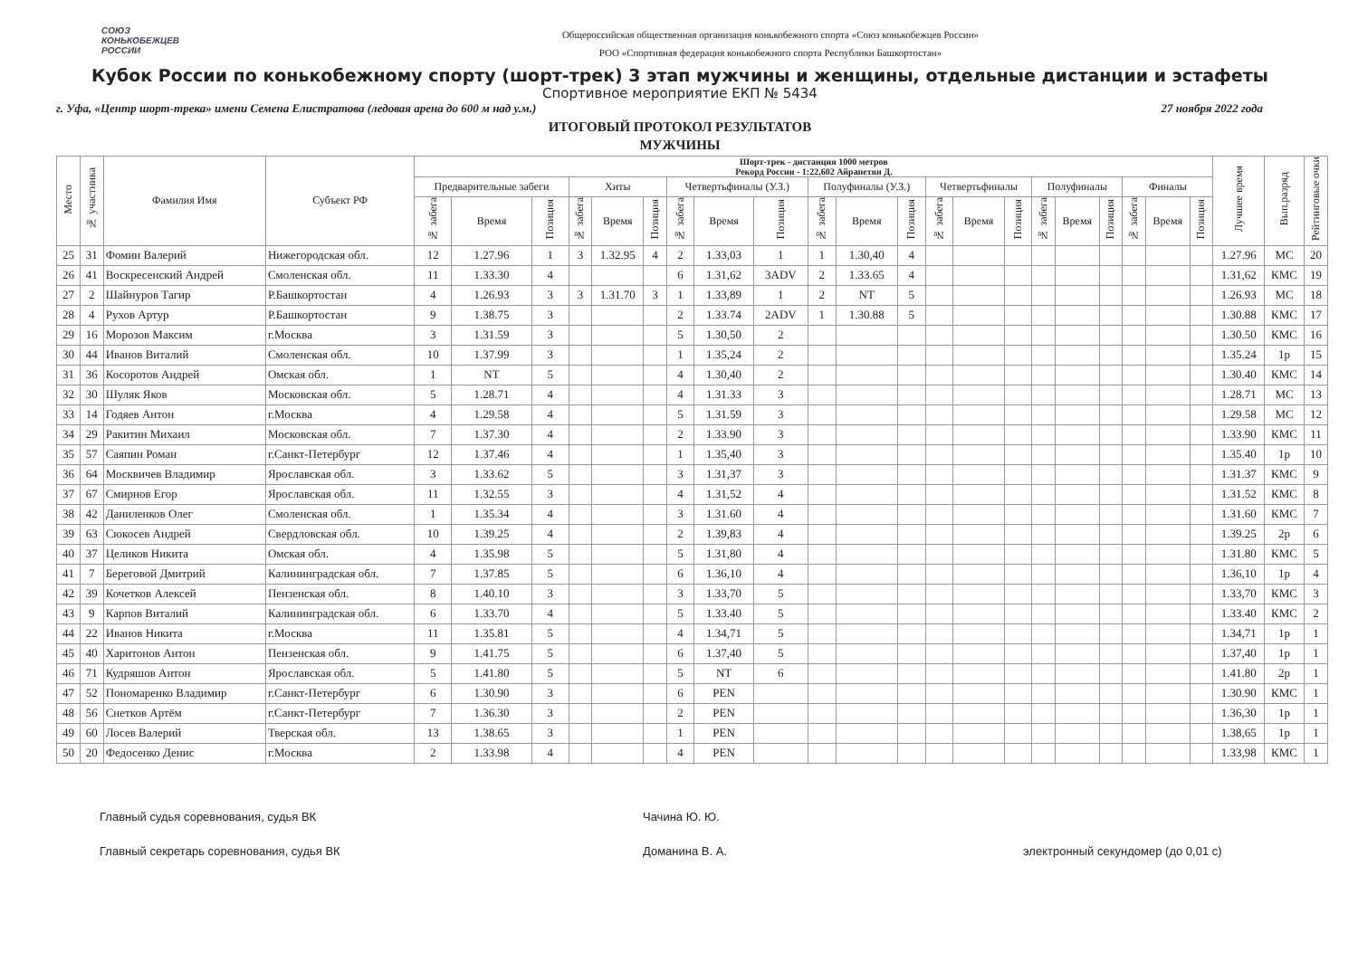СОЮЗ
КОНЬКОБЕЖЦЕВ
РОССИИ
Общероссийская общественная организация конькобежного спорта «Союз конькобежцев России»
РОО «Спортивная федерация конькобежного спорта Республики Башкортостан»
Кубок России по конькобежному спорту (шорт-трек) 3 этап мужчины и женщины, отдельные дистанции и эстафеты
Спортивное мероприятие ЕКП № 5434
г. Уфа, «Центр шорт-трека» имени Семена Елистратова (ледовая арена до 600 м над у.м.) 27 ноября 2022 года
ИТОГОВЫЙ ПРОТОКОЛ РЕЗУЛЬТАТОВ
МУЖЧИНЫ
| Место | № участника | Фамилия Имя | Субъект РФ | Шорт-трек - дистанция 1000 метров Рекорд России - 1:22,602 Айрапетян Д. | | | | | | | | | | | | | | | | | | | | | Лучшее время | Вып.разряд | Рейтинговые очки |
| --- | --- | --- | --- | --- | --- | --- | --- | --- | --- | --- | --- | --- | --- | --- | --- | --- | --- | --- | --- | --- | --- | --- | --- | --- | --- | --- | --- |
| | | | | Предварительные забеги | | | Хиты | | | Четвертьфиналы (У.З.) | | | Полуфиналы (У.З.) | | | Четвертьфиналы | | | Полуфиналы | | | Финалы | | | | | |
| | | | | № забега | Время | Позиция | № забега | Время | Позиция | № забега | Время | Позиция | № забега | Время | Позиция | № забега | Время | Позиция | № забега | Время | Позиция | № забега | Время | Позиция | | | |
| 25 | 31 | Фомин Валерий | Нижегородская обл. | 12 | 1.27.96 | 1 | 3 | 1.32.95 | 4 | 2 | 1.33,03 | 1 | 1 | 1.30,40 | 4 | | | | | | | | | | 1.27.96 | МС | 20 |
| 26 | 41 | Воскресенский Андрей | Смоленская обл. | 11 | 1.33.30 | 4 | | | | 6 | 1.31,62 | 3ADV | 2 | 1.33.65 | 4 | | | | | | | | | | 1.31,62 | КМС | 19 |
| 27 | 2 | Шайнуров Тагир | Р.Башкортостан | 4 | 1.26.93 | 3 | 3 | 1.31.70 | 3 | 1 | 1.33,89 | 1 | 2 | NT | 5 | | | | | | | | | | 1.26.93 | МС | 18 |
| 28 | 4 | Рухов Артур | Р.Башкортостан | 9 | 1.38.75 | 3 | | | | 2 | 1.33.74 | 2ADV | 1 | 1.30.88 | 5 | | | | | | | | | | 1.30.88 | КМС | 17 |
| 29 | 16 | Морозов Максим | г.Москва | 3 | 1.31.59 | 3 | | | | 5 | 1.30,50 | 2 | | | | | | | | | | | | | 1.30.50 | КМС | 16 |
| 30 | 44 | Иванов Виталий | Смоленская обл. | 10 | 1.37.99 | 3 | | | | 1 | 1.35,24 | 2 | | | | | | | | | | | | | 1.35.24 | 1р | 15 |
| 31 | 36 | Косоротов Андрей | Омская обл. | 1 | NT | 5 | | | | 4 | 1.30,40 | 2 | | | | | | | | | | | | | 1.30.40 | КМС | 14 |
| 32 | 30 | Шуляк Яков | Московская обл. | 5 | 1.28.71 | 4 | | | | 4 | 1.31.33 | 3 | | | | | | | | | | | | | 1.28.71 | МС | 13 |
| 33 | 14 | Годяев Антон | г.Москва | 4 | 1.29.58 | 4 | | | | 5 | 1.31.59 | 3 | | | | | | | | | | | | | 1.29.58 | МС | 12 |
| 34 | 29 | Ракитин Михаил | Московская обл. | 7 | 1.37.30 | 4 | | | | 2 | 1.33.90 | 3 | | | | | | | | | | | | | 1.33.90 | КМС | 11 |
| 35 | 57 | Саяпин Роман | г.Санкт-Петербург | 12 | 1.37.46 | 4 | | | | 1 | 1.35,40 | 3 | | | | | | | | | | | | | 1.35.40 | 1р | 10 |
| 36 | 64 | Москвичев Владимир | Ярославская обл. | 3 | 1.33.62 | 5 | | | | 3 | 1.31,37 | 3 | | | | | | | | | | | | | 1.31.37 | КМС | 9 |
| 37 | 67 | Смирнов Егор | Ярославская обл. | 11 | 1.32.55 | 3 | | | | 4 | 1.31,52 | 4 | | | | | | | | | | | | | 1.31.52 | КМС | 8 |
| 38 | 42 | Даниленков Олег | Смоленская обл. | 1 | 1.35.34 | 4 | | | | 3 | 1.31.60 | 4 | | | | | | | | | | | | | 1.31.60 | КМС | 7 |
| 39 | 63 | Сюкосев Андрей | Свердловская обл. | 10 | 1.39.25 | 4 | | | | 2 | 1.39,83 | 4 | | | | | | | | | | | | | 1.39.25 | 2р | 6 |
| 40 | 37 | Целиков Никита | Омская обл. | 4 | 1.35.98 | 5 | | | | 5 | 1.31,80 | 4 | | | | | | | | | | | | | 1.31.80 | КМС | 5 |
| 41 | 7 | Береговой Дмитрий | Калининградская обл. | 7 | 1.37.85 | 5 | | | | 6 | 1.36,10 | 4 | | | | | | | | | | | | | 1.36,10 | 1р | 4 |
| 42 | 39 | Кочетков Алексей | Пензенская обл. | 8 | 1.40.10 | 3 | | | | 3 | 1.33,70 | 5 | | | | | | | | | | | | | 1.33,70 | КМС | 3 |
| 43 | 9 | Карпов Виталий | Калининградская обл. | 6 | 1.33.70 | 4 | | | | 5 | 1.33.40 | 5 | | | | | | | | | | | | | 1.33.40 | КМС | 2 |
| 44 | 22 | Иванов Никита | г.Москва | 11 | 1.35.81 | 5 | | | | 4 | 1.34,71 | 5 | | | | | | | | | | | | | 1.34,71 | 1р | 1 |
| 45 | 40 | Харитонов Антон | Пензенская обл. | 9 | 1.41.75 | 5 | | | | 6 | 1.37,40 | 5 | | | | | | | | | | | | | 1.37,40 | 1р | 1 |
| 46 | 71 | Кудряшов Антон | Ярославская обл. | 5 | 1.41.80 | 5 | | | | 5 | NT | 6 | | | | | | | | | | | | | 1.41.80 | 2р | 1 |
| 47 | 52 | Пономаренко Владимир | г.Санкт-Петербург | 6 | 1.30.90 | 3 | | | | 6 | PEN | | | | | | | | | | | | | | 1.30.90 | КМС | 1 |
| 48 | 56 | Снетков Артём | г.Санкт-Петербург | 7 | 1.36.30 | 3 | | | | 2 | PEN | | | | | | | | | | | | | | 1.36,30 | 1р | 1 |
| 49 | 60 | Лосев Валерий | Тверская обл. | 13 | 1.38.65 | 3 | | | | 1 | PEN | | | | | | | | | | | | | | 1.38,65 | 1р | 1 |
| 50 | 20 | Федосенко Денис | г.Москва | 2 | 1.33.98 | 4 | | | | 4 | PEN | | | | | | | | | | | | | | 1.33,98 | КМС | 1 |
Главный судья соревнования, судья ВК
Главный секретарь соревнования, судья ВК
Чачина Ю. Ю.
Доманина В. А.
электронный секундомер (до 0,01 с)